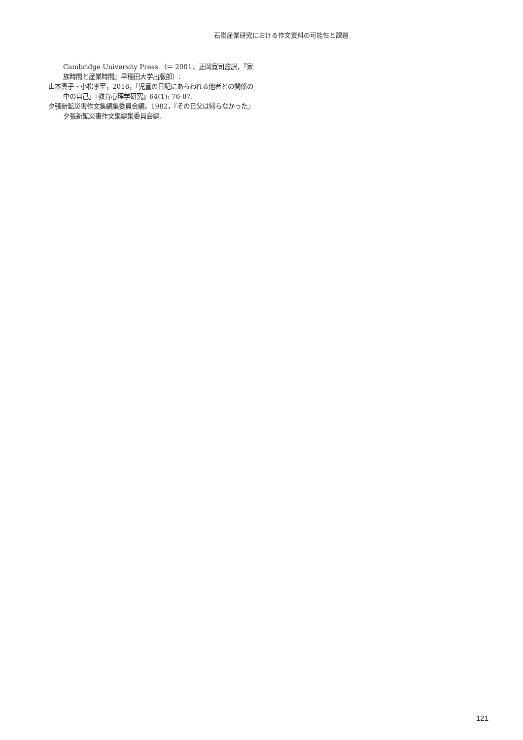石炭産業研究における作文資料の可能性と課題
Cambridge University Press.（＝ 2001，正岡寛司監訳，『家族時間と産業時間』早稲田大学出版部）.
山本真子・小松孝至，2016，「児童の日記にあらわれる他者との関係の中の自己」『教育心理学研究』64(1): 76-87.
夕張新鉱災害作文集編集委員会編，1982，『その日父は帰らなかった』夕張新鉱災害作文集編集委員会編.
121